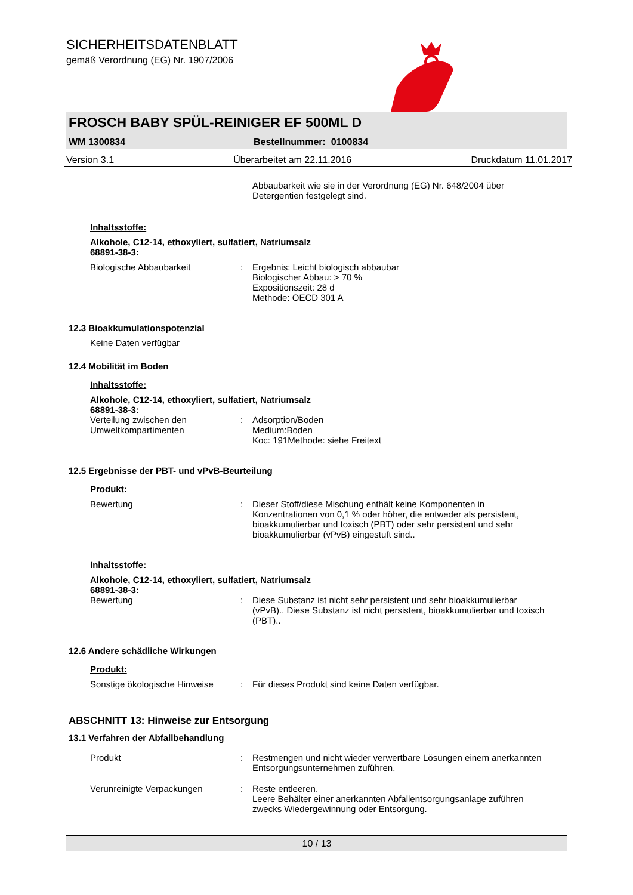SICHERHEITSDATENBLATT
gemäß Verordnung (EG) Nr. 1907/2006
FROSCH BABY SPÜL-REINIGER EF 500ML D
WM 1300834 Bestellnummer: 0100834
Version 3.1 Überarbeitet am 22.11.2016 Druckdatum 11.01.2017
Abbaubarkeit wie sie in der Verordnung (EG) Nr. 648/2004 über Detergentien festgelegt sind.
Inhaltsstoffe:
Alkohole, C12-14, ethoxyliert, sulfatiert, Natriumsalz
68891-38-3:
Biologische Abbaubarkeit : Ergebnis: Leicht biologisch abbaubar
Biologischer Abbau: > 70 %
Expositionszeit: 28 d
Methode: OECD 301 A
12.3 Bioakkumulationspotenzial
Keine Daten verfügbar
12.4 Mobilität im Boden
Inhaltsstoffe:
Alkohole, C12-14, ethoxyliert, sulfatiert, Natriumsalz
68891-38-3:
Verteilung zwischen den Umweltkompartimenten
: Adsorption/Boden
Medium:Boden
Koc: 191Methode: siehe Freitext
12.5 Ergebnisse der PBT- und vPvB-Beurteilung
Produkt:
Bewertung : Dieser Stoff/diese Mischung enthält keine Komponenten in Konzentrationen von 0,1 % oder höher, die entweder als persistent, bioakkumulierbar und toxisch (PBT) oder sehr persistent und sehr bioakkumulierbar (vPvB) eingestuft sind..
Inhaltsstoffe:
Alkohole, C12-14, ethoxyliert, sulfatiert, Natriumsalz
68891-38-3:
Bewertung : Diese Substanz ist nicht sehr persistent und sehr bioakkumulierbar (vPvB).. Diese Substanz ist nicht persistent, bioakkumulierbar und toxisch (PBT)..
12.6 Andere schädliche Wirkungen
Produkt:
Sonstige ökologische Hinweise
: Für dieses Produkt sind keine Daten verfügbar.
ABSCHNITT 13: Hinweise zur Entsorgung
13.1 Verfahren der Abfallbehandlung
Produkt : Restmengen und nicht wieder verwertbare Lösungen einem anerkannten Entsorgungsunternehmen zuführen.
Verunreinigte Verpackungen : Reste entleeren.
Leere Behälter einer anerkannten Abfallentsorgungsanlage zuführen zwecks Wiedergewinnung oder Entsorgung.
10 / 13